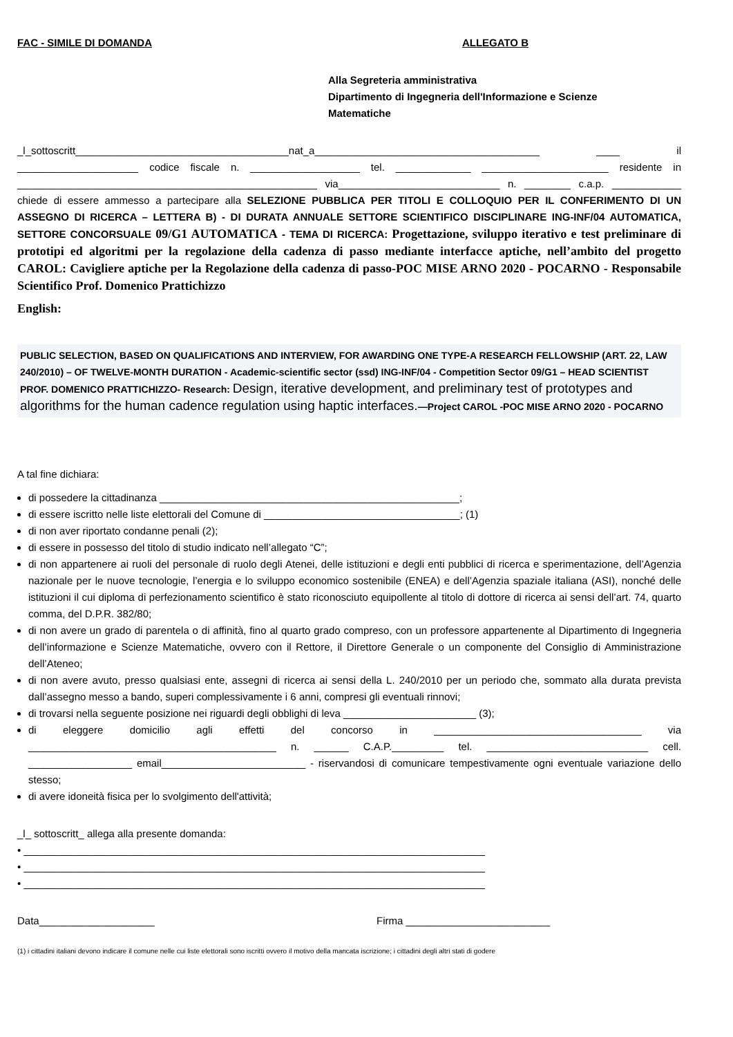FAC - SIMILE DI DOMANDA ALLEGATO B
Alla Segreteria amministrativa
Dipartimento di Ingegneria dell'Informazione e Scienze
Matematiche
_l_sottoscritt_____________________________________nat_a_______________________________________ ____ il _____________________ codice fiscale n. ___________________ tel. _____________ ______________________ residente in ____________________________________________________ via____________________________ n. ________ c.a.p. ____________ chiede di essere ammesso a partecipare alla SELEZIONE PUBBLICA PER TITOLI E COLLOQUIO PER IL CONFERIMENTO DI UN ASSEGNO DI RICERCA – LETTERA B) - DI DURATA ANNUALE SETTORE SCIENTIFICO DISCIPLINARE ING-INF/04 AUTOMATICA, SETTORE CONCORSUALE 09/G1 AUTOMATICA - TEMA DI RICERCA: Progettazione, sviluppo iterativo e test preliminare di prototipi ed algoritmi per la regolazione della cadenza di passo mediante interfacce aptiche, nell’ambito del progetto CAROL: Cavigliere aptiche per la Regolazione della cadenza di passo-POC MISE ARNO 2020 - POCARNO - Responsabile Scientifico Prof. Domenico Prattichizzo
English:
PUBLIC SELECTION, BASED ON QUALIFICATIONS AND INTERVIEW, FOR AWARDING ONE TYPE-A RESEARCH FELLOWSHIP (ART. 22, LAW 240/2010) – OF TWELVE-MONTH DURATION - Academic-scientific sector (ssd) ING-INF/04 - Competition Sector 09/G1 – HEAD SCIENTIST PROF. DOMENICO PRATTICHIZZO- Research: Design, iterative development, and preliminary test of prototypes and algorithms for the human cadence regulation using haptic interfaces.—Project CAROL -POC MISE ARNO 2020 - POCARNO
A tal fine dichiara:
di possedere la cittadinanza ____________________________________________________;
di essere iscritto nelle liste elettorali del Comune di __________________________________; (1)
di non aver riportato condanne penali (2);
di essere in possesso del titolo di studio indicato nell’allegato “C”;
di non appartenere ai ruoli del personale di ruolo degli Atenei, delle istituzioni e degli enti pubblici di ricerca e sperimentazione, dell’Agenzia nazionale per le nuove tecnologie, l’energia e lo sviluppo economico sostenibile (ENEA) e dell’Agenzia spaziale italiana (ASI), nonché delle istituzioni il cui diploma di perfezionamento scientifico è stato riconosciuto equipollente al titolo di dottore di ricerca ai sensi dell’art. 74, quarto comma, del D.P.R. 382/80;
di non avere un grado di parentela o di affinità, fino al quarto grado compreso, con un professore appartenente al Dipartimento di Ingegneria dell’informazione e Scienze Matematiche, ovvero con il Rettore, il Direttore Generale o un componente del Consiglio di Amministrazione dell’Ateneo;
di non avere avuto, presso qualsiasi ente, assegni di ricerca ai sensi della L. 240/2010 per un periodo che, sommato alla durata prevista dall’assegno messo a bando, superi complessivamente i 6 anni, compresi gli eventuali rinnovi;
di trovarsi nella seguente posizione nei riguardi degli obblighi di leva _______________________ (3);
di eleggere domicilio agli effetti del concorso in ____________________________________ via ___________________________________________ n. ______ C.A.P._________ tel. ____________________________ cell. __________________ email_________________________ - riservandosi di comunicare tempestivamente ogni eventuale variazione dello stesso;
di avere idoneità fisica per lo svolgimento dell'attività;
_l_ sottoscritt_ allega alla presente domanda:
• ________________________________________________________________________________
• ________________________________________________________________________________
• ________________________________________________________________________________
Data____________________ Firma _________________________
(1) i cittadini italiani devono indicare il comune nelle cui liste elettorali sono iscritti ovvero il motivo della mancata iscrizione; i cittadini degli altri stati di godere